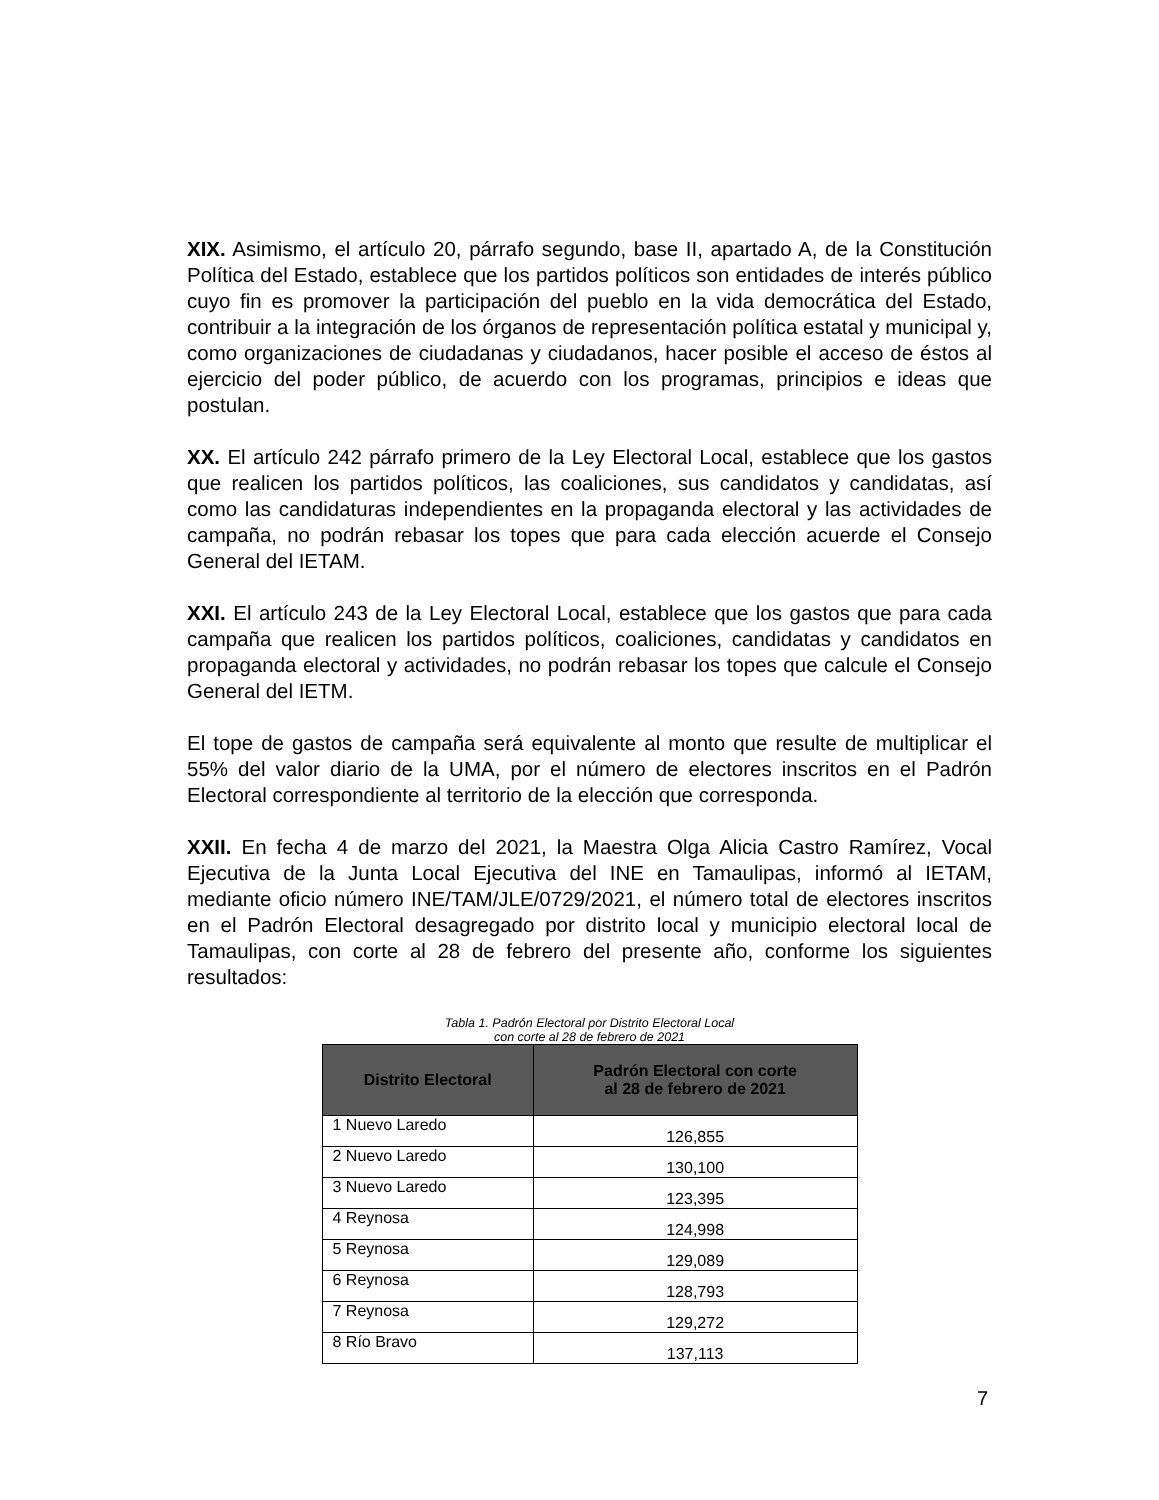XIX. Asimismo, el artículo 20, párrafo segundo, base II, apartado A, de la Constitución Política del Estado, establece que los partidos políticos son entidades de interés público cuyo fin es promover la participación del pueblo en la vida democrática del Estado, contribuir a la integración de los órganos de representación política estatal y municipal y, como organizaciones de ciudadanas y ciudadanos, hacer posible el acceso de éstos al ejercicio del poder público, de acuerdo con los programas, principios e ideas que postulan.
XX. El artículo 242 párrafo primero de la Ley Electoral Local, establece que los gastos que realicen los partidos políticos, las coaliciones, sus candidatos y candidatas, así como las candidaturas independientes en la propaganda electoral y las actividades de campaña, no podrán rebasar los topes que para cada elección acuerde el Consejo General del IETAM.
XXI. El artículo 243 de la Ley Electoral Local, establece que los gastos que para cada campaña que realicen los partidos políticos, coaliciones, candidatas y candidatos en propaganda electoral y actividades, no podrán rebasar los topes que calcule el Consejo General del IETM.
El tope de gastos de campaña será equivalente al monto que resulte de multiplicar el 55% del valor diario de la UMA, por el número de electores inscritos en el Padrón Electoral correspondiente al territorio de la elección que corresponda.
XXII. En fecha 4 de marzo del 2021, la Maestra Olga Alicia Castro Ramírez, Vocal Ejecutiva de la Junta Local Ejecutiva del INE en Tamaulipas, informó al IETAM, mediante oficio número INE/TAM/JLE/0729/2021, el número total de electores inscritos en el Padrón Electoral desagregado por distrito local y municipio electoral local de Tamaulipas, con corte al 28 de febrero del presente año, conforme los siguientes resultados:
Tabla 1. Padrón Electoral por Distrito Electoral Local
con corte al 28 de febrero de 2021
| Distrito Electoral | Padrón Electoral con corte al 28 de febrero de 2021 |
| --- | --- |
| 1 Nuevo Laredo | 126,855 |
| 2 Nuevo Laredo | 130,100 |
| 3 Nuevo Laredo | 123,395 |
| 4 Reynosa | 124,998 |
| 5 Reynosa | 129,089 |
| 6 Reynosa | 128,793 |
| 7 Reynosa | 129,272 |
| 8 Río Bravo | 137,113 |
7